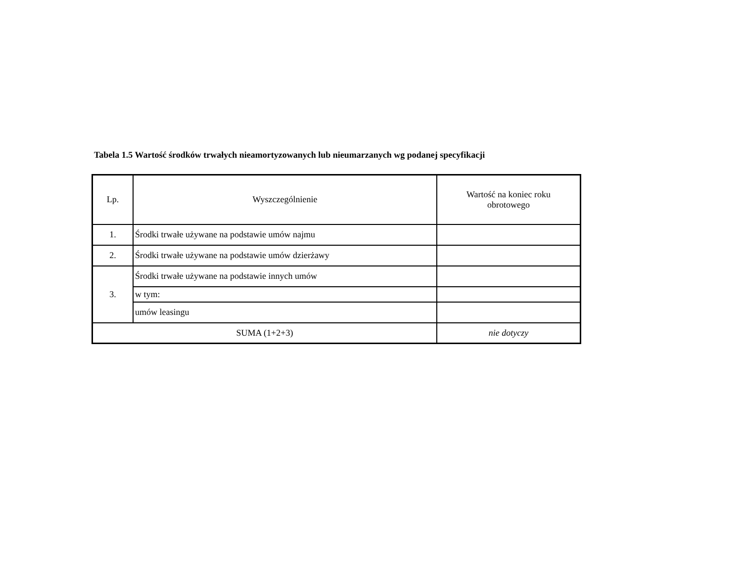Tabela 1.5 Wartość środków trwałych nieamortyzowanych lub nieumarzanych wg podanej specyfikacji
| Lp. | Wyszczególnienie | Wartość na koniec roku obrotowego |
| --- | --- | --- |
| 1. | Środki trwałe używane na podstawie umów najmu | |
| 2. | Środki trwałe używane na podstawie umów dzierżawy | |
| 3. | Środki trwałe używane na podstawie innych umów | |
| | w tym: | |
| | umów leasingu | |
| SUMA (1+2+3) | | nie dotyczy |